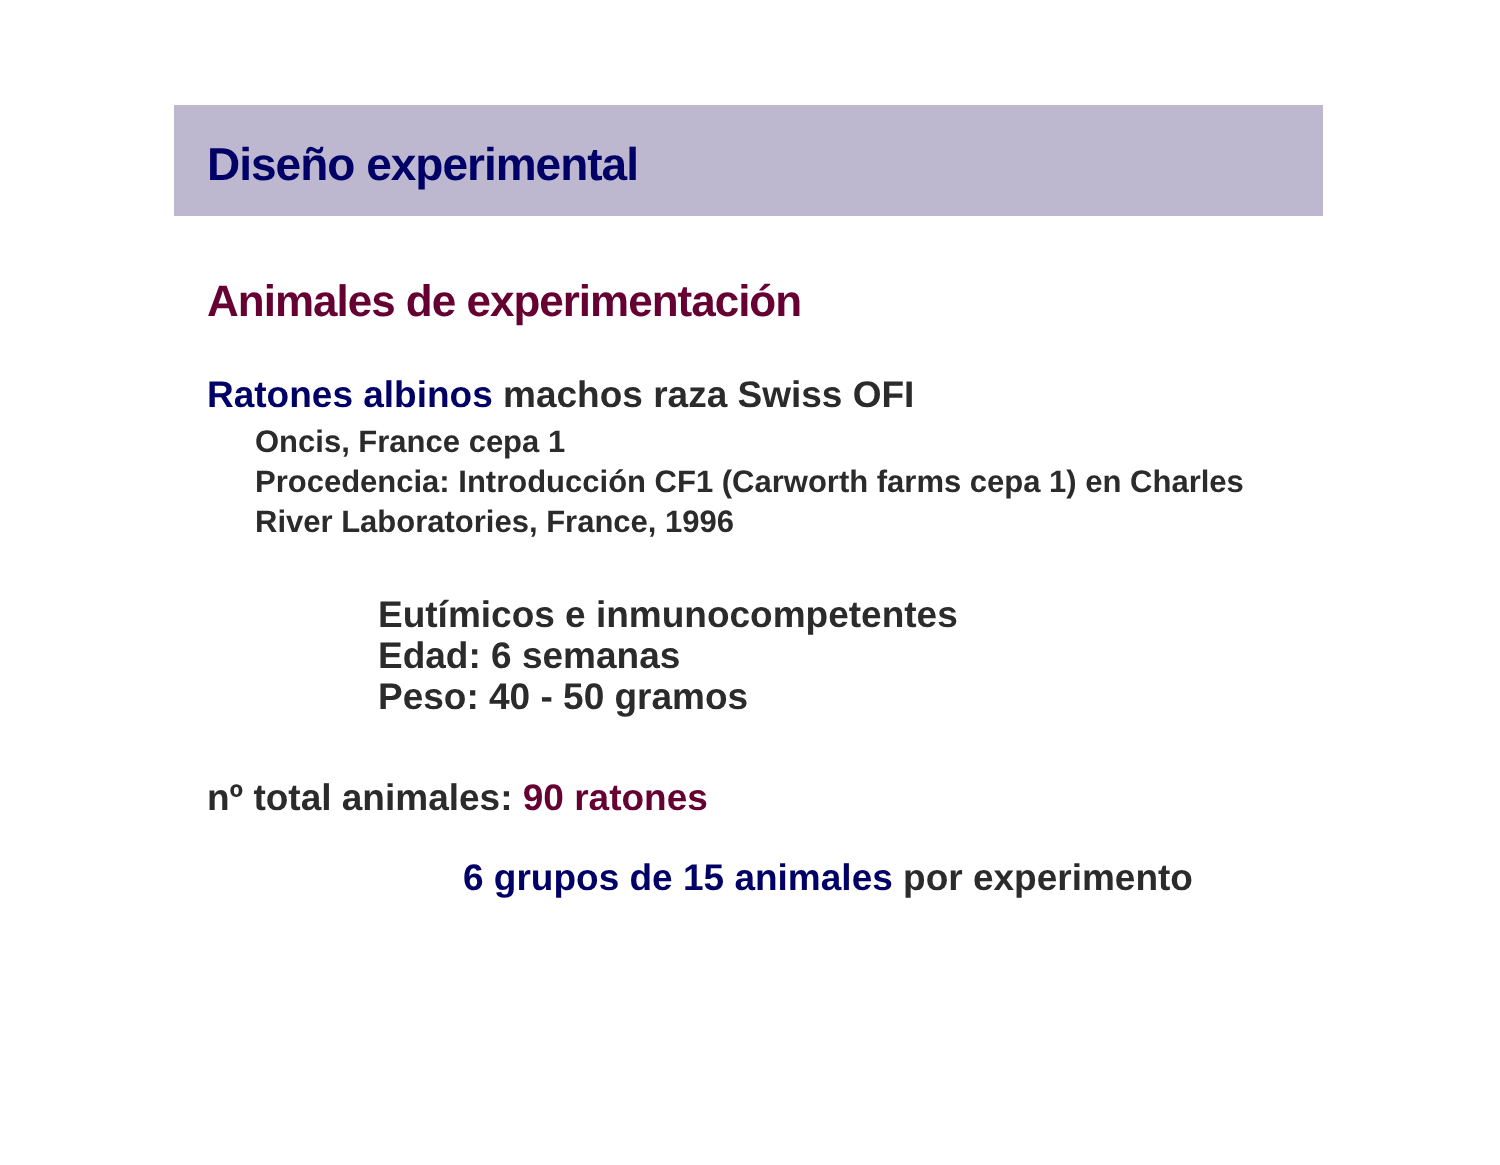Diseño experimental
Animales de experimentación
Ratones albinos machos raza Swiss OFI
Oncis, France cepa 1
Procedencia: Introducción CF1 (Carworth farms cepa 1) en Charles River Laboratories, France, 1996
Eutímicos e inmunocompetentes
Edad: 6 semanas
Peso: 40 - 50 gramos
nº total animales: 90 ratones
6 grupos de 15 animales por experimento